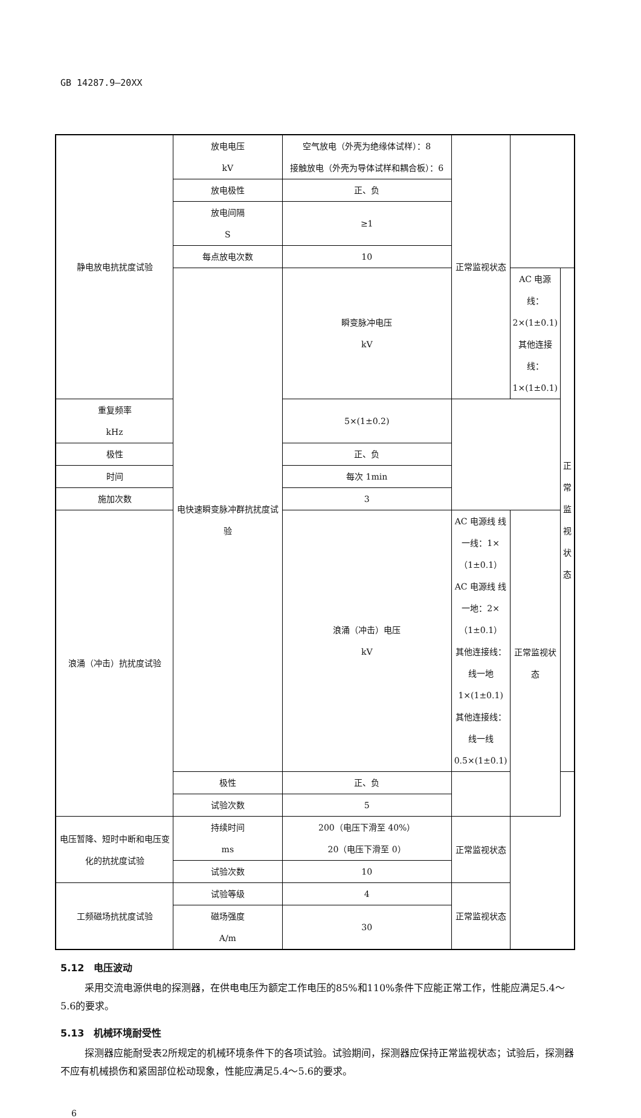GB 14287.9—20XX
| 静电放电抗扰度试验 | 放电电压 kV | 空气放电（外壳为绝缘体试样）：8 接触放电（外壳为导体试样和耦合板）：6 | 正常监视状态 | | |
| | 放电极性 | 正、负 | | | |
| | 放电间隔 S | ≥1 | | | |
| | 每点放电次数 | 10 | | | |
| | 电快速瞬变脉冲群抗扰度试验 | 瞬变脉冲电压 kV | | AC 电源线：2×(1±0.1) 其他连接线：1×(1±0.1) | 正常监视状态 |
| 重复频率 kHz | | 5×(1±0.2) | | | |
| 极性 | | 正、负 | | | |
| 时间 | | 每次 1min | | | |
| 施加次数 | | 3 | | | |
| 浪涌（冲击）抗扰度试验 | | 浪涌（冲击）电压 kV | AC 电源线 线一线：1×（1±0.1） AC 电源线 线一地：2×（1±0.1） 其他连接线：线一地 1×(1±0.1) 其他连接线：线一线 0.5×(1±0.1) | 正常监视状态 | |
| | 极性 | 正、负 | | | |
| | 试验次数 | 5 | | | |
| 电压暂降、短时中断和电压变化的抗扰度试验 | 持续时间 ms | 200（电压下滑至 40%） 20（电压下滑至 0） | 正常监视状态 | | |
| | 试验次数 | 10 | | | |
| 工频磁场抗扰度试验 | 试验等级 | 4 | 正常监视状态 | | |
| | 磁场强度 A/m | 30 | | | |
5.12　电压波动
采用交流电源供电的探测器，在供电电压为额定工作电压的85%和110%条件下应能正常工作，性能应满足5.4～5.6的要求。
5.13　机械环境耐受性
探测器应能耐受表2所规定的机械环境条件下的各项试验。试验期间，探测器应保持正常监视状态；试验后，探测器不应有机械损伤和紧固部位松动现象，性能应满足5.4～5.6的要求。
6